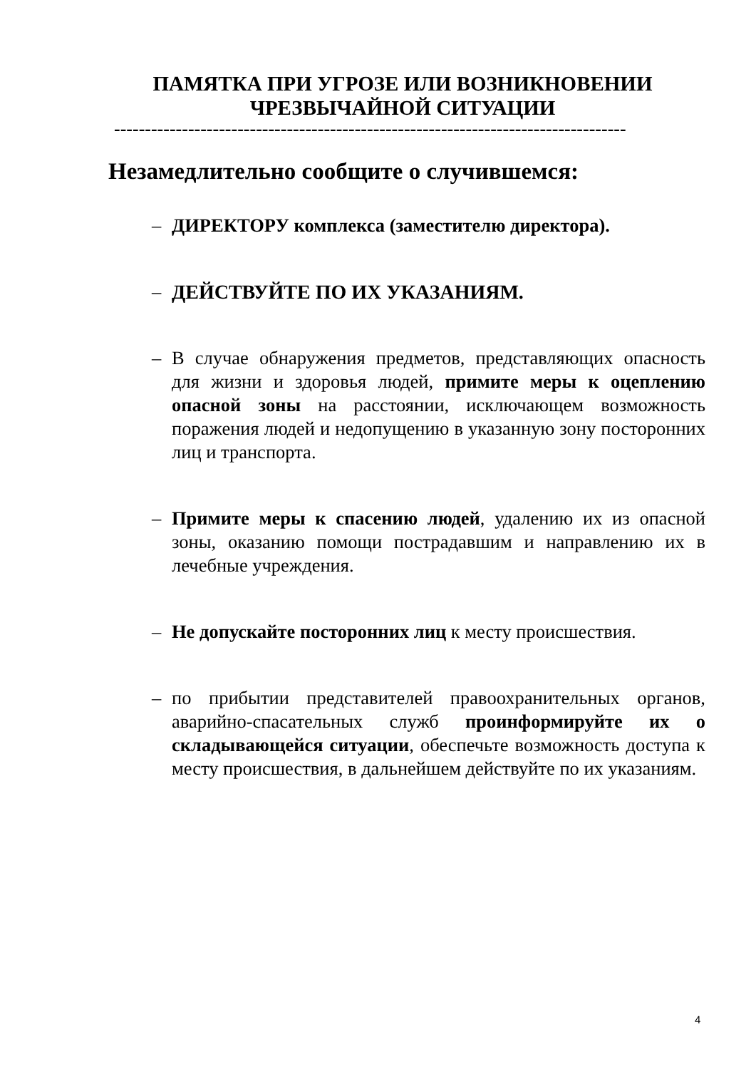ПАМЯТКА ПРИ УГРОЗЕ ИЛИ ВОЗНИКНОВЕНИИ
ЧРЕЗВЫЧАЙНОЙ СИТУАЦИИ
-----------------------------------------------------------------------------------
Незамедлительно сообщите о случившемся:
– ДИРЕКТОРУ комплекса (заместителю директора).
– ДЕЙСТВУЙТЕ ПО ИХ УКАЗАНИЯМ.
– В случае обнаружения предметов, представляющих опасность для жизни и здоровья людей, примите меры к оцеплению опасной зоны на расстоянии, исключающем возможность поражения людей и недопущению в указанную зону посторонних лиц и транспорта.
– Примите меры к спасению людей, удалению их из опасной зоны, оказанию помощи пострадавшим и направлению их в лечебные учреждения.
– Не допускайте посторонних лиц к месту происшествия.
– по прибытии представителей правоохранительных органов, аварийно-спасательных служб проинформируйте их о складывающейся ситуации, обеспечьте возможность доступа к месту происшествия, в дальнейшем действуйте по их указаниям.
4